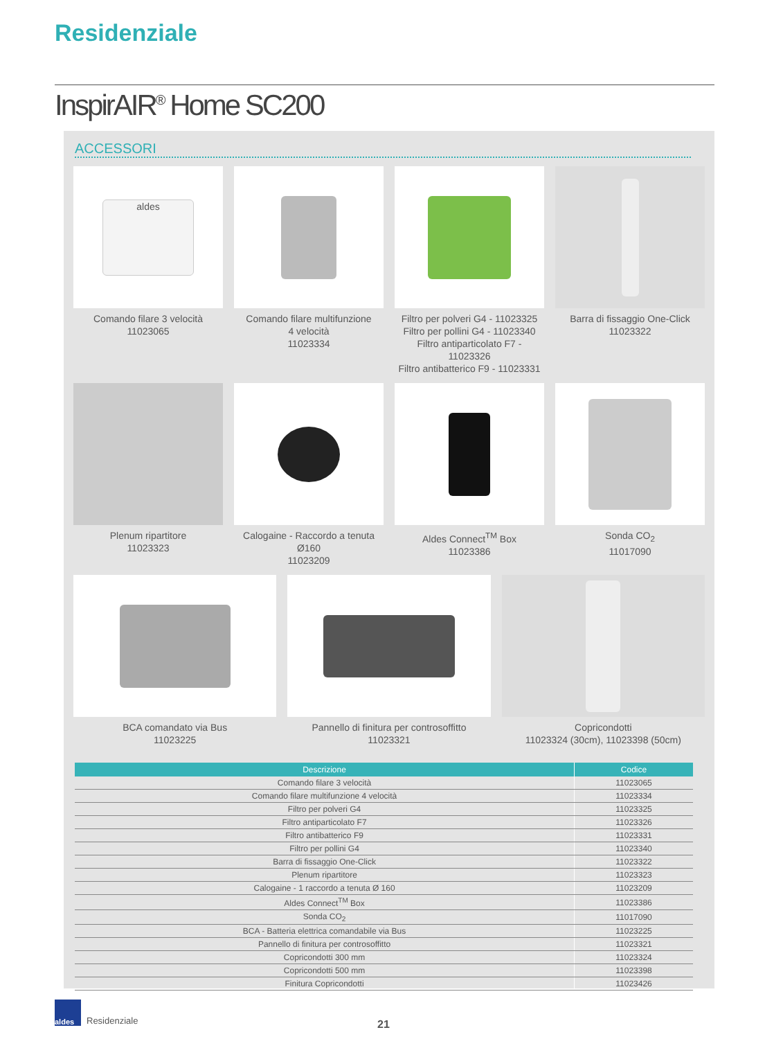Residenziale
InspirAIR<sup>®</sup> Home SC200
ACCESSORI
aldes
Comando filare 3 velocità
11023065
Comando filare multifunzione
4 velocità
11023334
Filtro per polveri G4 - 11023325
Filtro per pollini G4 - 11023340
Filtro antiparticolato F7 - 11023326
Filtro antibatterico F9 - 11023331
Barra di fissaggio One-Click
11023322
Plenum ripartitore
11023323
Calogaine - Raccordo a tenuta Ø160
11023209
Aldes Connect<sup>TM</sup> Box
11023386
Sonda CO<sub>2</sub>
11017090
BCA comandato via Bus
11023225
Pannello di finitura per controsoffitto
11023321
Copricondotti
11023324 (30cm), 11023398 (50cm)
| Descrizione | Codice |
| --- | --- |
| Comando filare 3 velocità | 11023065 |
| Comando filare multifunzione 4 velocità | 11023334 |
| Filtro per polveri G4 | 11023325 |
| Filtro antiparticolato F7 | 11023326 |
| Filtro antibatterico F9 | 11023331 |
| Filtro per pollini G4 | 11023340 |
| Barra di fissaggio One-Click | 11023322 |
| Plenum ripartitore | 11023323 |
| Calogaine - 1 raccordo a tenuta Ø 160 | 11023209 |
| Aldes Connect<sup>TM</sup> Box | 11023386 |
| Sonda CO<sub>2</sub> | 11017090 |
| BCA - Batteria elettrica comandabile via Bus | 11023225 |
| Pannello di finitura per controsoffitto | 11023321 |
| Copricondotti 300 mm | 11023324 |
| Copricondotti 500 mm | 11023398 |
| Finitura Copricondotti | 11023426 |
aldes
Residenziale
21